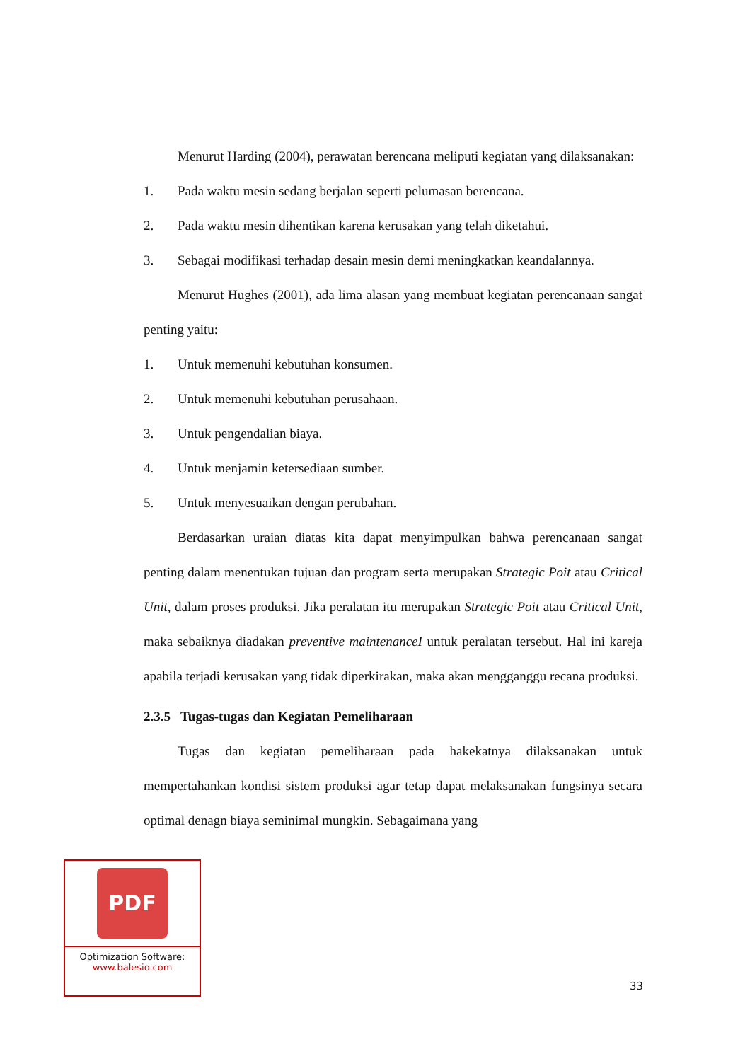Menurut Harding (2004), perawatan berencana meliputi kegiatan yang dilaksanakan:
1. Pada waktu mesin sedang berjalan seperti pelumasan berencana.
2. Pada waktu mesin dihentikan karena kerusakan yang telah diketahui.
3. Sebagai modifikasi terhadap desain mesin demi meningkatkan keandalannya.
Menurut Hughes (2001), ada lima alasan yang membuat kegiatan perencanaan sangat penting yaitu:
1. Untuk memenuhi kebutuhan konsumen.
2. Untuk memenuhi kebutuhan perusahaan.
3. Untuk pengendalian biaya.
4. Untuk menjamin ketersediaan sumber.
5. Untuk menyesuaikan dengan perubahan.
Berdasarkan uraian diatas kita dapat menyimpulkan bahwa perencanaan sangat penting dalam menentukan tujuan dan program serta merupakan Strategic Poit atau Critical Unit, dalam proses produksi. Jika peralatan itu merupakan Strategic Poit atau Critical Unit, maka sebaiknya diadakan preventive maintenanceI untuk peralatan tersebut. Hal ini kareja apabila terjadi kerusakan yang tidak diperkirakan, maka akan mengganggu recana produksi.
2.3.5 Tugas-tugas dan Kegiatan Pemeliharaan
Tugas dan kegiatan pemeliharaan pada hakekatnya dilaksanakan untuk mempertahankan kondisi sistem produksi agar tetap dapat melaksanakan fungsinya secara optimal denagn biaya seminimal mungkin. Sebagaimana yang
PDF
Optimization Software:
www.balesio.com
33